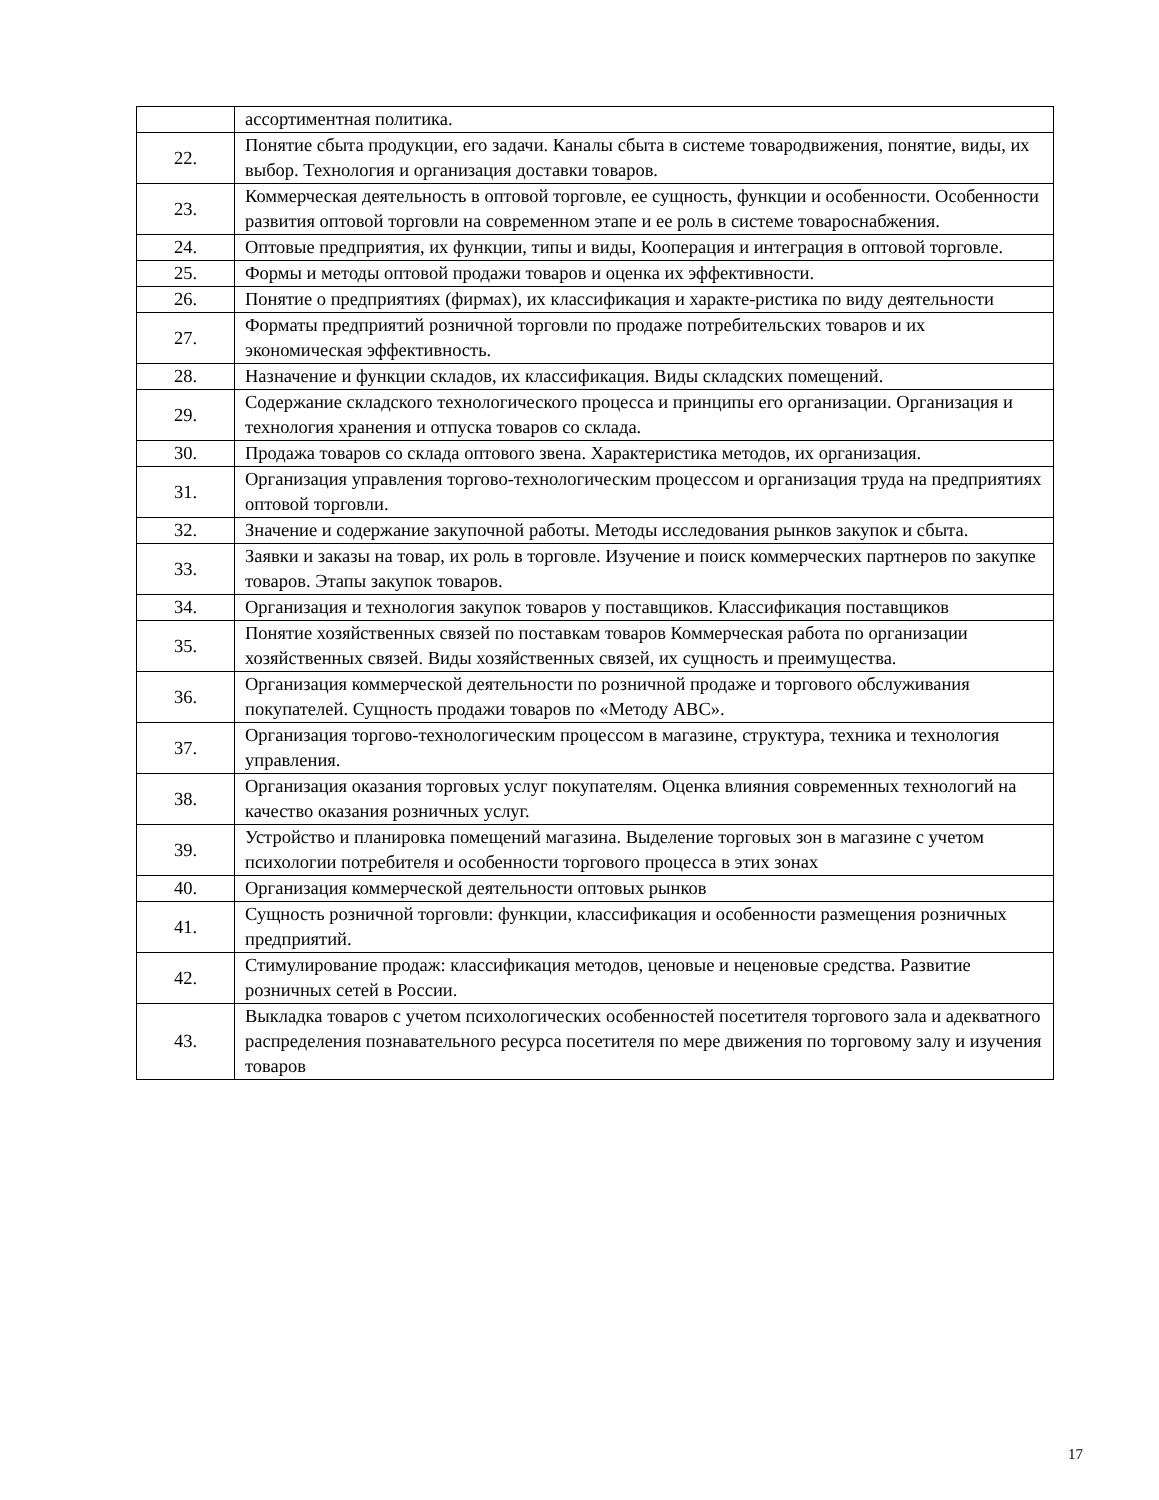| | ассортиментная политика. |
| 22. | Понятие сбыта продукции, его задачи. Каналы сбыта в системе товародвижения, понятие, виды, их выбор. Технология и организация доставки товаров. |
| 23. | Коммерческая деятельность в оптовой торговле, ее сущность, функции и особенности. Особенности развития оптовой торговли на современном этапе и ее роль в системе товароснабжения. |
| 24. | Оптовые предприятия, их функции, типы и виды, Кооперация и интеграция в оптовой торговле. |
| 25. | Формы и методы оптовой продажи товаров и оценка их эффективности. |
| 26. | Понятие о предприятиях (фирмах), их классификация и характе-ристика по виду деятельности |
| 27. | Форматы предприятий розничной торговли по продаже потребительских товаров и их экономическая эффективность. |
| 28. | Назначение и функции складов, их классификация. Виды складских помещений. |
| 29. | Содержание складского технологического процесса и принципы его организации. Организация и технология хранения и отпуска товаров со склада. |
| 30. | Продажа товаров со склада оптового звена. Характеристика методов, их организация. |
| 31. | Организация управления торгово-технологическим процессом и организация труда на предприятиях оптовой торговли. |
| 32. | Значение и содержание закупочной работы. Методы исследования рынков закупок и сбыта. |
| 33. | Заявки и заказы на товар, их роль в торговле. Изучение и поиск коммерческих партнеров по закупке товаров. Этапы закупок товаров. |
| 34. | Организация и технология закупок товаров у поставщиков. Классификация поставщиков |
| 35. | Понятие хозяйственных связей по поставкам товаров Коммерческая работа по организации хозяйственных связей. Виды хозяйственных связей, их сущность и преимущества. |
| 36. | Организация коммерческой деятельности по розничной продаже и торгового обслуживания покупателей. Сущность продажи товаров по «Методу АВС». |
| 37. | Организация торгово-технологическим процессом в магазине, структура, техника и технология управления. |
| 38. | Организация оказания торговых услуг покупателям. Оценка влияния современных технологий на качество оказания розничных услуг. |
| 39. | Устройство и планировка помещений магазина. Выделение торговых зон в магазине с учетом психологии потребителя и особенности торгового процесса в этих зонах |
| 40. | Организация коммерческой деятельности оптовых рынков |
| 41. | Сущность розничной торговли: функции, классификация и особенности размещения розничных предприятий. |
| 42. | Стимулирование продаж: классификация методов, ценовые и неценовые средства. Развитие розничных сетей в России. |
| 43. | Выкладка товаров с учетом психологических особенностей посетителя торгового зала и адекватного распределения познавательного ресурса посетителя по мере движения по торговому залу и изучения товаров |
17